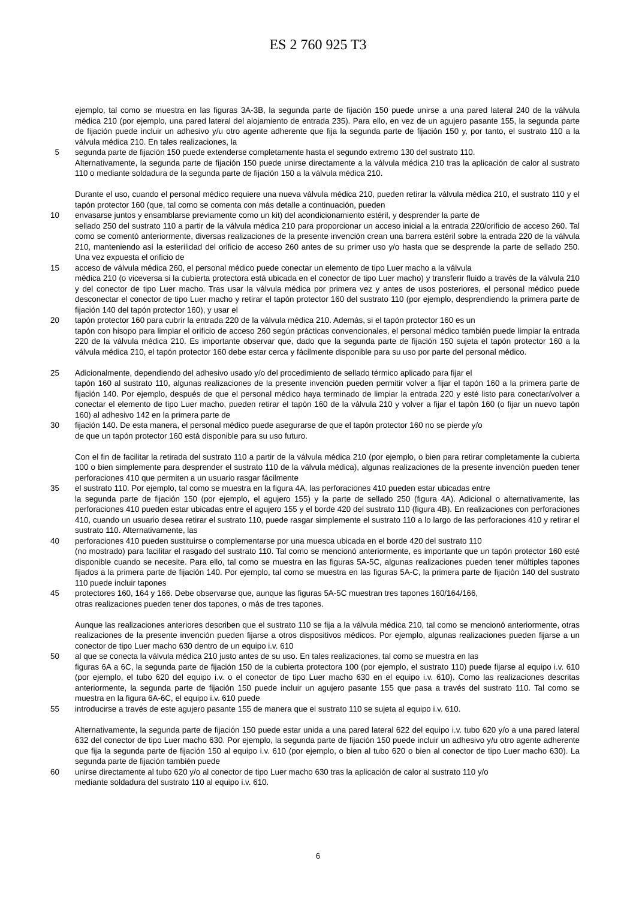ES 2 760 925 T3
ejemplo, tal como se muestra en las figuras 3A-3B, la segunda parte de fijación 150 puede unirse a una pared lateral 240 de la válvula médica 210 (por ejemplo, una pared lateral del alojamiento de entrada 235). Para ello, en vez de un agujero pasante 155, la segunda parte de fijación puede incluir un adhesivo y/u otro agente adherente que fija la segunda parte de fijación 150 y, por tanto, el sustrato 110 a la válvula médica 210. En tales realizaciones, la
5 segunda parte de fijación 150 puede extenderse completamente hasta el segundo extremo 130 del sustrato 110.
Alternativamente, la segunda parte de fijación 150 puede unirse directamente a la válvula médica 210 tras la aplicación de calor al sustrato 110 o mediante soldadura de la segunda parte de fijación 150 a la válvula médica 210.
Durante el uso, cuando el personal médico requiere una nueva válvula médica 210, pueden retirar la válvula médica 210, el sustrato 110 y el tapón protector 160 (que, tal como se comenta con más detalle a continuación, pueden
10 envasarse juntos y ensamblarse previamente como un kit) del acondicionamiento estéril, y desprender la parte de
sellado 250 del sustrato 110 a partir de la válvula médica 210 para proporcionar un acceso inicial a la entrada 220/orificio de acceso 260. Tal como se comentó anteriormente, diversas realizaciones de la presente invención crean una barrera estéril sobre la entrada 220 de la válvula 210, manteniendo así la esterilidad del orificio de acceso 260 antes de su primer uso y/o hasta que se desprende la parte de sellado 250. Una vez expuesta el orificio de
15 acceso de válvula médica 260, el personal médico puede conectar un elemento de tipo Luer macho a la válvula
médica 210 (o viceversa si la cubierta protectora está ubicada en el conector de tipo Luer macho) y transferir fluido a través de la válvula 210 y del conector de tipo Luer macho. Tras usar la válvula médica por primera vez y antes de usos posteriores, el personal médico puede desconectar el conector de tipo Luer macho y retirar el tapón protector 160 del sustrato 110 (por ejemplo, desprendiendo la primera parte de fijación 140 del tapón protector 160), y usar el
20 tapón protector 160 para cubrir la entrada 220 de la válvula médica 210. Además, si el tapón protector 160 es un
tapón con hisopo para limpiar el orificio de acceso 260 según prácticas convencionales, el personal médico también puede limpiar la entrada 220 de la válvula médica 210. Es importante observar que, dado que la segunda parte de fijación 150 sujeta el tapón protector 160 a la válvula médica 210, el tapón protector 160 debe estar cerca y fácilmente disponible para su uso por parte del personal médico.
25 Adicionalmente, dependiendo del adhesivo usado y/o del procedimiento de sellado térmico aplicado para fijar el
tapón 160 al sustrato 110, algunas realizaciones de la presente invención pueden permitir volver a fijar el tapón 160 a la primera parte de fijación 140. Por ejemplo, después de que el personal médico haya terminado de limpiar la entrada 220 y esté listo para conectar/volver a conectar el elemento de tipo Luer macho, pueden retirar el tapón 160 de la válvula 210 y volver a fijar el tapón 160 (o fijar un nuevo tapón 160) al adhesivo 142 en la primera parte de
30 fijación 140. De esta manera, el personal médico puede asegurarse de que el tapón protector 160 no se pierde y/o
de que un tapón protector 160 está disponible para su uso futuro.
Con el fin de facilitar la retirada del sustrato 110 a partir de la válvula médica 210 (por ejemplo, o bien para retirar completamente la cubierta 100 o bien simplemente para desprender el sustrato 110 de la válvula médica), algunas realizaciones de la presente invención pueden tener perforaciones 410 que permiten a un usuario rasgar fácilmente
35 el sustrato 110. Por ejemplo, tal como se muestra en la figura 4A, las perforaciones 410 pueden estar ubicadas entre
la segunda parte de fijación 150 (por ejemplo, el agujero 155) y la parte de sellado 250 (figura 4A). Adicional o alternativamente, las perforaciones 410 pueden estar ubicadas entre el agujero 155 y el borde 420 del sustrato 110 (figura 4B). En realizaciones con perforaciones 410, cuando un usuario desea retirar el sustrato 110, puede rasgar simplemente el sustrato 110 a lo largo de las perforaciones 410 y retirar el sustrato 110. Alternativamente, las
40 perforaciones 410 pueden sustituirse o complementarse por una muesca ubicada en el borde 420 del sustrato 110
(no mostrado) para facilitar el rasgado del sustrato 110. Tal como se mencionó anteriormente, es importante que un tapón protector 160 esté disponible cuando se necesite. Para ello, tal como se muestra en las figuras 5A-5C, algunas realizaciones pueden tener múltiples tapones fijados a la primera parte de fijación 140. Por ejemplo, tal como se muestra en las figuras 5A-C, la primera parte de fijación 140 del sustrato 110 puede incluir tapones
45 protectores 160, 164 y 166. Debe observarse que, aunque las figuras 5A-5C muestran tres tapones 160/164/166,
otras realizaciones pueden tener dos tapones, o más de tres tapones.
Aunque las realizaciones anteriores describen que el sustrato 110 se fija a la válvula médica 210, tal como se mencionó anteriormente, otras realizaciones de la presente invención pueden fijarse a otros dispositivos médicos. Por ejemplo, algunas realizaciones pueden fijarse a un conector de tipo Luer macho 630 dentro de un equipo i.v. 610
50 al que se conecta la válvula médica 210 justo antes de su uso. En tales realizaciones, tal como se muestra en las
figuras 6A a 6C, la segunda parte de fijación 150 de la cubierta protectora 100 (por ejemplo, el sustrato 110) puede fijarse al equipo i.v. 610 (por ejemplo, el tubo 620 del equipo i.v. o el conector de tipo Luer macho 630 en el equipo i.v. 610). Como las realizaciones descritas anteriormente, la segunda parte de fijación 150 puede incluir un agujero pasante 155 que pasa a través del sustrato 110. Tal como se muestra en la figura 6A-6C, el equipo i.v. 610 puede
55 introducirse a través de este agujero pasante 155 de manera que el sustrato 110 se sujeta al equipo i.v. 610.
Alternativamente, la segunda parte de fijación 150 puede estar unida a una pared lateral 622 del equipo i.v. tubo 620 y/o a una pared lateral 632 del conector de tipo Luer macho 630. Por ejemplo, la segunda parte de fijación 150 puede incluir un adhesivo y/u otro agente adherente que fija la segunda parte de fijación 150 al equipo i.v. 610 (por ejemplo, o bien al tubo 620 o bien al conector de tipo Luer macho 630). La segunda parte de fijación también puede
60 unirse directamente al tubo 620 y/o al conector de tipo Luer macho 630 tras la aplicación de calor al sustrato 110 y/o
mediante soldadura del sustrato 110 al equipo i.v. 610.
6